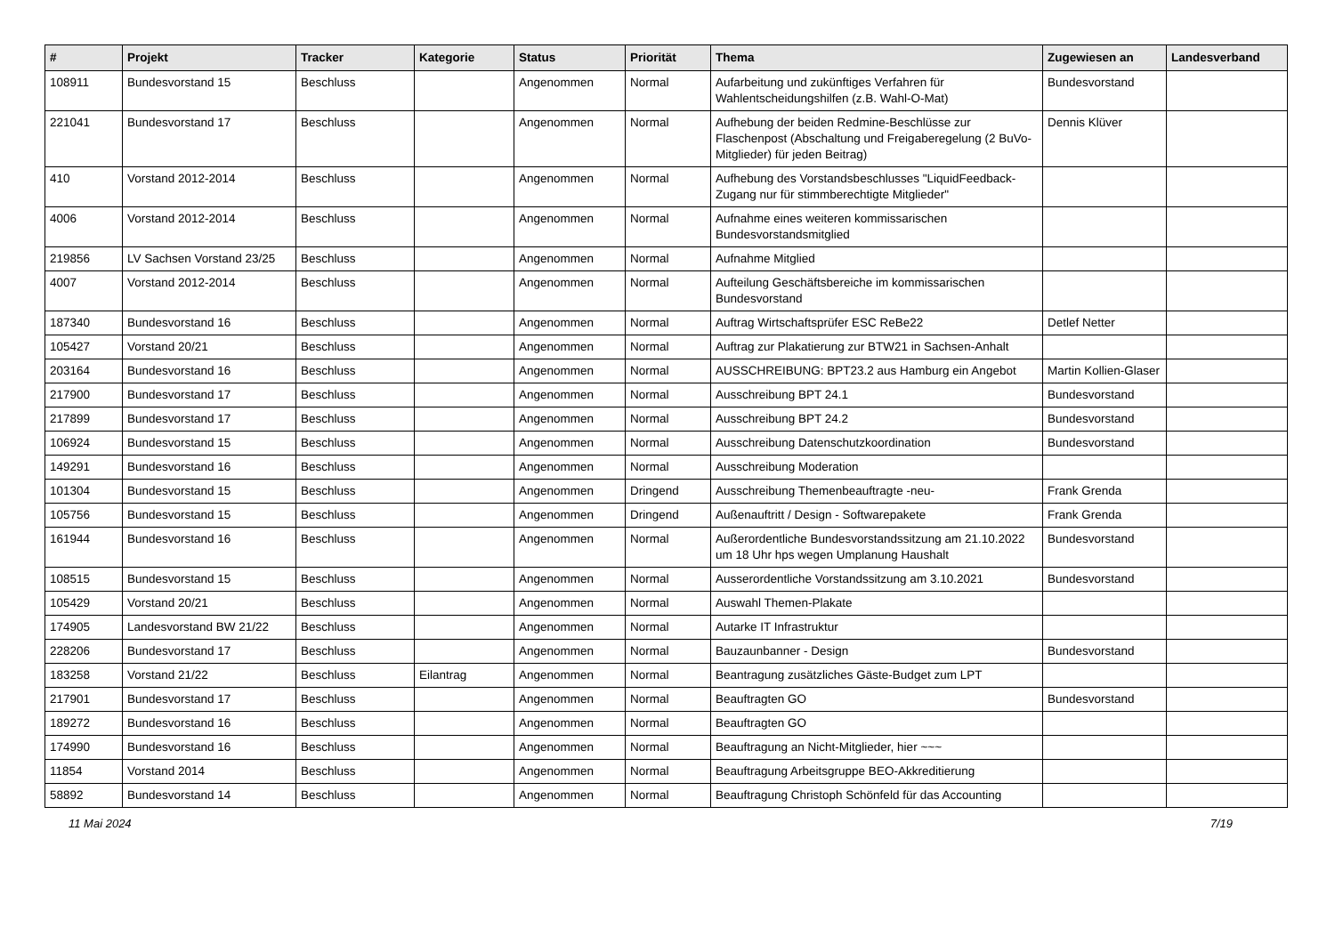| # | Projekt | Tracker | Kategorie | Status | Priorität | Thema | Zugewiesen an | Landesverband |
| --- | --- | --- | --- | --- | --- | --- | --- | --- |
| 108911 | Bundesvorstand 15 | Beschluss | | Angenommen | Normal | Aufarbeitung und zukünftiges Verfahren für Wahlentscheidungshilfen (z.B. Wahl-O-Mat) | Bundesvorstand | |
| 221041 | Bundesvorstand 17 | Beschluss | | Angenommen | Normal | Aufhebung der beiden Redmine-Beschlüsse zur Flaschenpost (Abschaltung und Freigaberegelung (2 BuVo-Mitglieder) für jeden Beitrag) | Dennis Klüver | |
| 410 | Vorstand 2012-2014 | Beschluss | | Angenommen | Normal | Aufhebung des Vorstandsbeschlusses "LiquidFeedback-Zugang nur für stimmberechtigte Mitglieder" | | |
| 4006 | Vorstand 2012-2014 | Beschluss | | Angenommen | Normal | Aufnahme eines weiteren kommissarischen Bundesvorstandsmitglied | | |
| 219856 | LV Sachsen Vorstand 23/25 | Beschluss | | Angenommen | Normal | Aufnahme Mitglied | | |
| 4007 | Vorstand 2012-2014 | Beschluss | | Angenommen | Normal | Aufteilung Geschäftsbereiche im kommissarischen Bundesvorstand | | |
| 187340 | Bundesvorstand 16 | Beschluss | | Angenommen | Normal | Auftrag Wirtschaftsprüfer ESC ReBe22 | Detlef Netter | |
| 105427 | Vorstand 20/21 | Beschluss | | Angenommen | Normal | Auftrag zur Plakatierung zur BTW21 in Sachsen-Anhalt | | |
| 203164 | Bundesvorstand 16 | Beschluss | | Angenommen | Normal | AUSSCHREIBUNG: BPT23.2 aus Hamburg ein Angebot | Martin Kollien-Glaser | |
| 217900 | Bundesvorstand 17 | Beschluss | | Angenommen | Normal | Ausschreibung BPT 24.1 | Bundesvorstand | |
| 217899 | Bundesvorstand 17 | Beschluss | | Angenommen | Normal | Ausschreibung BPT 24.2 | Bundesvorstand | |
| 106924 | Bundesvorstand 15 | Beschluss | | Angenommen | Normal | Ausschreibung Datenschutzkoordination | Bundesvorstand | |
| 149291 | Bundesvorstand 16 | Beschluss | | Angenommen | Normal | Ausschreibung Moderation | | |
| 101304 | Bundesvorstand 15 | Beschluss | | Angenommen | Dringend | Ausschreibung Themenbeauftragte -neu- | Frank Grenda | |
| 105756 | Bundesvorstand 15 | Beschluss | | Angenommen | Dringend | Außenauftritt / Design - Softwarepakete | Frank Grenda | |
| 161944 | Bundesvorstand 16 | Beschluss | | Angenommen | Normal | Außerordentliche Bundesvorstandssitzung am 21.10.2022 um 18 Uhr hps wegen Umplanung Haushalt | Bundesvorstand | |
| 108515 | Bundesvorstand 15 | Beschluss | | Angenommen | Normal | Ausserordentliche Vorstandssitzung am 3.10.2021 | Bundesvorstand | |
| 105429 | Vorstand 20/21 | Beschluss | | Angenommen | Normal | Auswahl Themen-Plakate | | |
| 174905 | Landesvorstand BW 21/22 | Beschluss | | Angenommen | Normal | Autarke IT Infrastruktur | | |
| 228206 | Bundesvorstand 17 | Beschluss | | Angenommen | Normal | Bauzaunbanner - Design | Bundesvorstand | |
| 183258 | Vorstand 21/22 | Beschluss | Eilantrag | Angenommen | Normal | Beantragung zusätzliches Gäste-Budget zum LPT | | |
| 217901 | Bundesvorstand 17 | Beschluss | | Angenommen | Normal | Beauftragten GO | Bundesvorstand | |
| 189272 | Bundesvorstand 16 | Beschluss | | Angenommen | Normal | Beauftragten GO | | |
| 174990 | Bundesvorstand 16 | Beschluss | | Angenommen | Normal | Beauftragung an Nicht-Mitglieder, hier ~~~ | | |
| 11854 | Vorstand 2014 | Beschluss | | Angenommen | Normal | Beauftragung Arbeitsgruppe BEO-Akkreditierung | | |
| 58892 | Bundesvorstand 14 | Beschluss | | Angenommen | Normal | Beauftragung Christoph Schönfeld für das Accounting | | |
11 Mai 2024 7/19